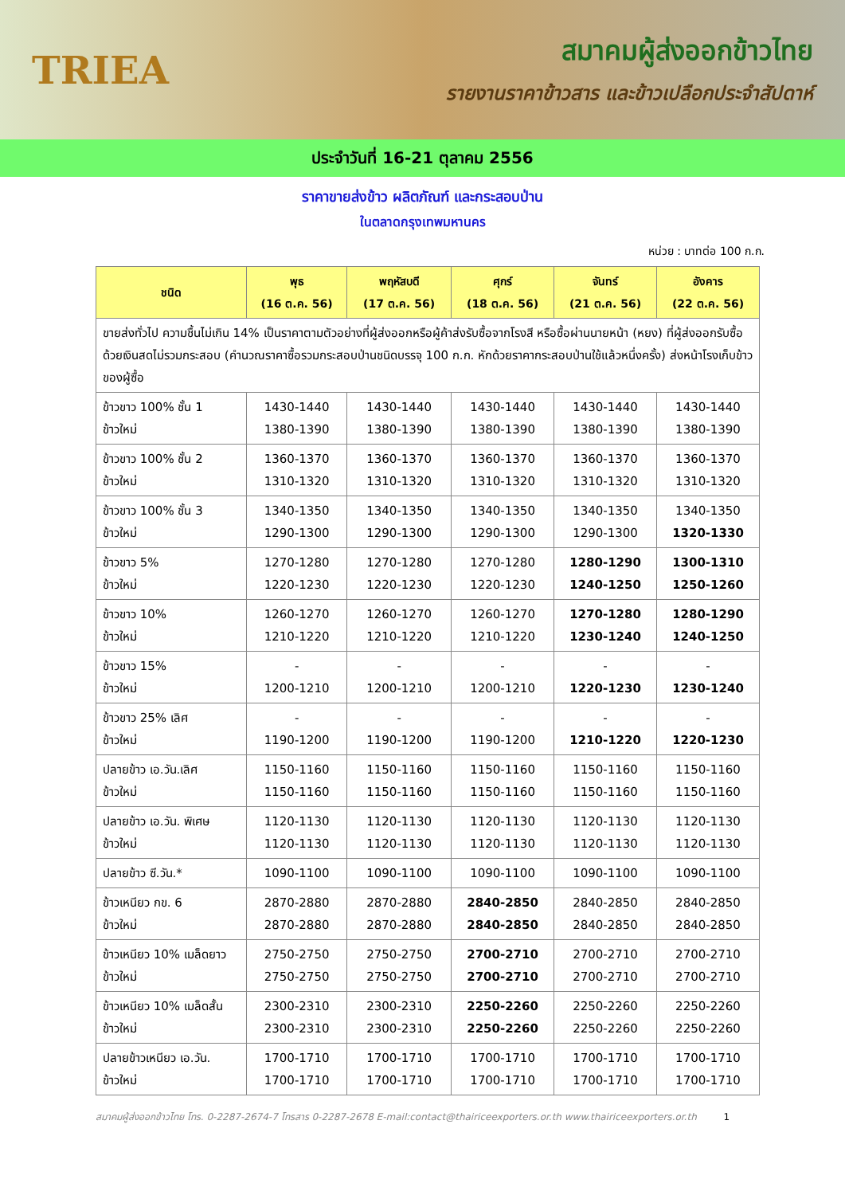TRIEA
สมาคมผู้ส่งออกข้าวไทย
รายงานราคาข้าวสาร และข้าวเปลือกประจำสัปดาห์
ประจำวันที่ 16-21 ตุลาคม 2556
ราคาขายส่งข้าว ผลิตภัณฑ์ และกระสอบป่าน
ในตลาดกรุงเทพมหานคร
หน่วย : บาทต่อ 100 ก.ก.
| ชนิด | พุธ (16 ต.ค. 56) | พฤหัสบดี (17 ต.ค. 56) | ศุกร์ (18 ต.ค. 56) | จันทร์ (21 ต.ค. 56) | อังคาร (22 ต.ค. 56) |
| --- | --- | --- | --- | --- | --- |
| ขายส่งทั่วไป ความชื้นไม่เกิน 14% เป็นราคาตามตัวอย่างที่ผู้ส่งออกหรือผู้ค้าส่งรับซื้อจากโรงสี หรือซื้อผ่านนายหน้า (หยง) ที่ผู้ส่งออกรับซื้อด้วยเงินสดไม่รวมกระสอบ (คำนวณราคาซื้อรวมกระสอบป่านชนิดบรรจุ 100 ก.ก. หักด้วยราคากระสอบป่านใช้แล้วหนึ่งครั้ง) ส่งหน้าโรงเก็บข้าวของผู้ซื้อ | | | | | |
| ข้าวขาว 100% ชั้น 1 ข้าวใหม่ | 1430-1440 1380-1390 | 1430-1440 1380-1390 | 1430-1440 1380-1390 | 1430-1440 1380-1390 | 1430-1440 1380-1390 |
| ข้าวขาว 100% ชั้น 2 ข้าวใหม่ | 1360-1370 1310-1320 | 1360-1370 1310-1320 | 1360-1370 1310-1320 | 1360-1370 1310-1320 | 1360-1370 1310-1320 |
| ข้าวขาว 100% ชั้น 3 ข้าวใหม่ | 1340-1350 1290-1300 | 1340-1350 1290-1300 | 1340-1350 1290-1300 | 1340-1350 1290-1300 | 1340-1350 1320-1330 |
| ข้าวขาว 5% ข้าวใหม่ | 1270-1280 1220-1230 | 1270-1280 1220-1230 | 1270-1280 1220-1230 | 1280-1290 1240-1250 | 1300-1310 1250-1260 |
| ข้าวขาว 10% ข้าวใหม่ | 1260-1270 1210-1220 | 1260-1270 1210-1220 | 1260-1270 1210-1220 | 1270-1280 1230-1240 | 1280-1290 1240-1250 |
| ข้าวขาว 15% ข้าวใหม่ | - 1200-1210 | - 1200-1210 | - 1200-1210 | - 1220-1230 | - 1230-1240 |
| ข้าวขาว 25% เลิศ ข้าวใหม่ | - 1190-1200 | - 1190-1200 | - 1190-1200 | - 1210-1220 | - 1220-1230 |
| ปลายข้าว เอ.วัน.เลิศ ข้าวใหม่ | 1150-1160 1150-1160 | 1150-1160 1150-1160 | 1150-1160 1150-1160 | 1150-1160 1150-1160 | 1150-1160 1150-1160 |
| ปลายข้าว เอ.วัน. พิเศษ ข้าวใหม่ | 1120-1130 1120-1130 | 1120-1130 1120-1130 | 1120-1130 1120-1130 | 1120-1130 1120-1130 | 1120-1130 1120-1130 |
| ปลายข้าว ซี.วัน.* | 1090-1100 | 1090-1100 | 1090-1100 | 1090-1100 | 1090-1100 |
| ข้าวเหนียว กข. 6 ข้าวใหม่ | 2870-2880 2870-2880 | 2870-2880 2870-2880 | 2840-2850 2840-2850 | 2840-2850 2840-2850 | 2840-2850 2840-2850 |
| ข้าวเหนียว 10% เมล็ดยาว ข้าวใหม่ | 2750-2750 2750-2750 | 2750-2750 2750-2750 | 2700-2710 2700-2710 | 2700-2710 2700-2710 | 2700-2710 2700-2710 |
| ข้าวเหนียว 10% เมล็ดสั้น ข้าวใหม่ | 2300-2310 2300-2310 | 2300-2310 2300-2310 | 2250-2260 2250-2260 | 2250-2260 2250-2260 | 2250-2260 2250-2260 |
| ปลายข้าวเหนียว เอ.วัน. ข้าวใหม่ | 1700-1710 1700-1710 | 1700-1710 1700-1710 | 1700-1710 1700-1710 | 1700-1710 1700-1710 | 1700-1710 1700-1710 |
สมาคมผู้ส่งออกข้าวไทย โทร. 0-2287-2674-7 โทรสาร 0-2287-2678 E-mail:contact@thairiceexporters.or.th www.thairiceexporters.or.th 1